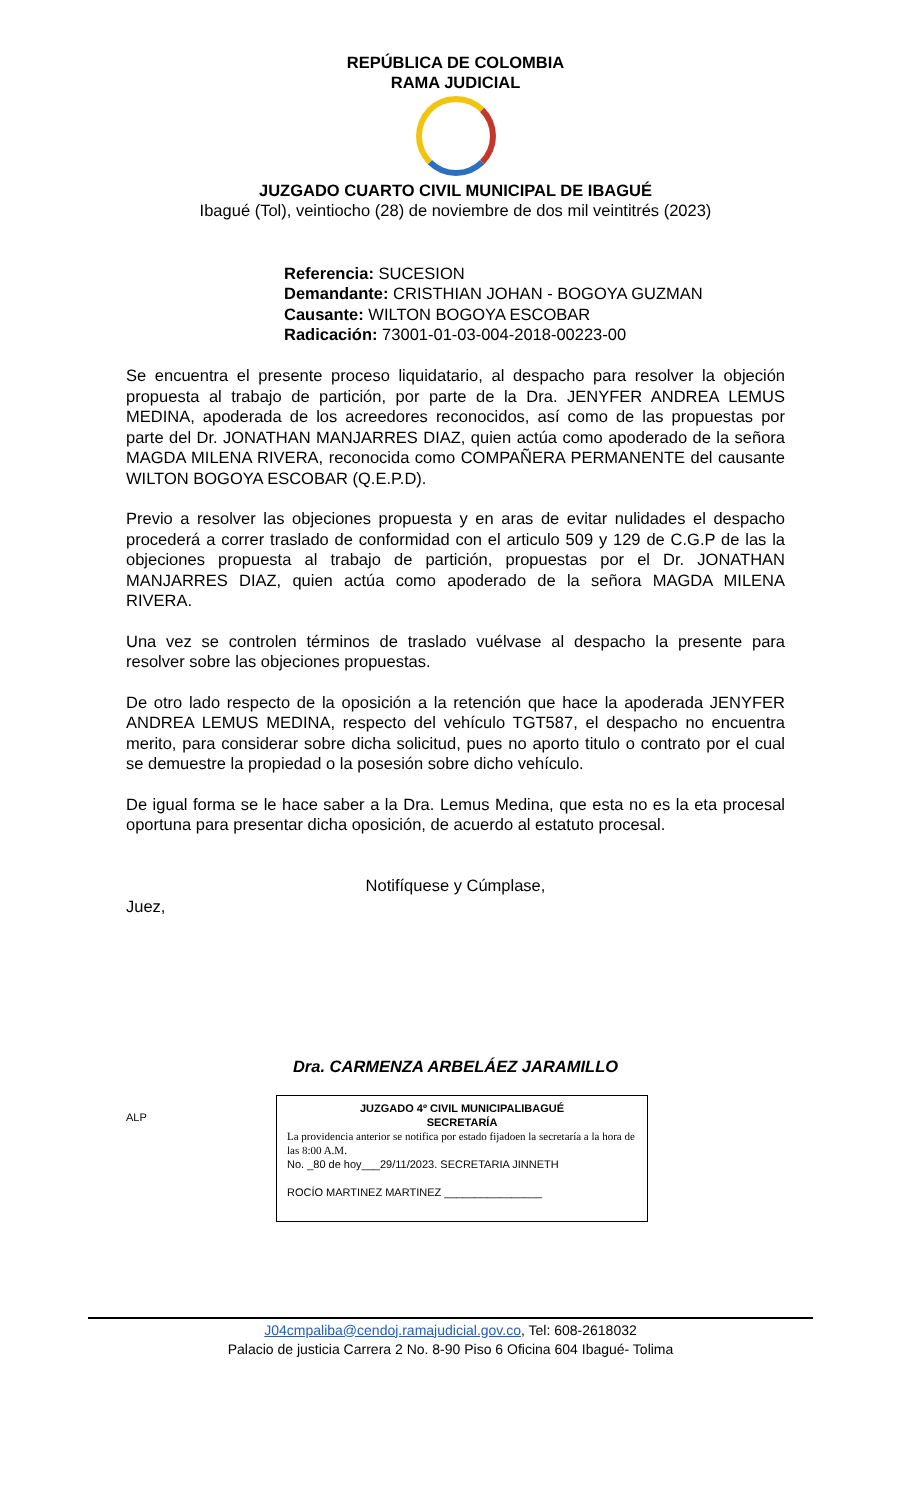REPÚBLICA DE COLOMBIA
RAMA JUDICIAL
JUZGADO CUARTO CIVIL MUNICIPAL DE IBAGUÉ
Ibagué (Tol), veintiocho (28) de noviembre de dos mil veintitrés (2023)
Referencia: SUCESION
Demandante: CRISTHIAN JOHAN - BOGOYA GUZMAN
Causante: WILTON BOGOYA ESCOBAR
Radicación: 73001-01-03-004-2018-00223-00
Se encuentra el presente proceso liquidatario, al despacho para resolver la objeción propuesta al trabajo de partición, por parte de la Dra. JENYFER ANDREA LEMUS MEDINA, apoderada de los acreedores reconocidos, así como de las propuestas por parte del Dr. JONATHAN MANJARRES DIAZ, quien actúa como apoderado de la señora MAGDA MILENA RIVERA, reconocida como COMPAÑERA PERMANENTE del causante WILTON BOGOYA ESCOBAR (Q.E.P.D).
Previo a resolver las objeciones propuesta y en aras de evitar nulidades el despacho procederá a correr traslado de conformidad con el articulo 509 y 129 de C.G.P de las la objeciones propuesta al trabajo de partición, propuestas por el Dr. JONATHAN MANJARRES DIAZ, quien actúa como apoderado de la señora MAGDA MILENA RIVERA.
Una vez se controlen términos de traslado vuélvase al despacho la presente para resolver sobre las objeciones propuestas.
De otro lado respecto de la oposición a la retención que hace la apoderada JENYFER ANDREA LEMUS MEDINA, respecto del vehículo TGT587, el despacho no encuentra merito, para considerar sobre dicha solicitud, pues no aporto titulo o contrato por el cual se demuestre la propiedad o la posesión sobre dicho vehículo.
De igual forma se le hace saber a la Dra. Lemus Medina, que esta no es la eta procesal oportuna para presentar dicha oposición, de acuerdo al estatuto procesal.
Notifíquese y Cúmplase,
Juez,
Dra. CARMENZA ARBELÁEZ JARAMILLO
ALP
JUZGADO 4º CIVIL MUNICIPALIBAGUÉ
SECRETARÍA
La providencia anterior se notifica por estado fijadoen la secretaría a la hora de las 8:00 A.M.
No. _80 de hoy___29/11/2023. SECRETARIA JINNETH
ROCÍO MARTINEZ MARTINEZ ________________
J04cmpaliba@cendoj.ramajudicial.gov.co, Tel: 608-2618032
Palacio de justicia Carrera 2 No. 8-90 Piso 6 Oficina 604 Ibagué- Tolima